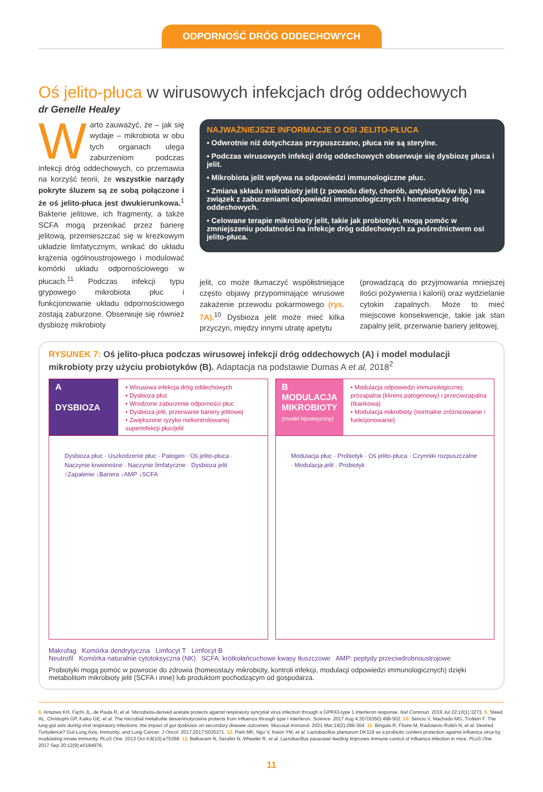ODPORNOŚĆ DRÓG ODDECHOWYCH
Oś jelito-płuca w wirusowych infekcjach dróg oddechowych
dr Genelle Healey
Warto zauważyć, że – jak się wydaje – mikrobiota w obu tych organach ulega zaburzeniom podczas infekcji dróg oddechowych, co przemawia na korzyść teorii, że wszystkie narządy pokryte śluzem są ze sobą połączone i że oś jelito-płuca jest dwukierunkowa.<sup>1</sup> Bakterie jelitowe, ich fragmenty, a także SCFA mogą przenikać przez barierę jelitową, przemieszczać się w krezkowym układzie limfatycznym, wnikać do układu krążenia ogólnoustrojowego i modulować komórki układu odpornościowego w płucach.<sup>11</sup> Podczas infekcji typu grypowego mikrobiota płuc i funkcjonowanie układu odpornościowego zostają zaburzone. Obserwuje się również dysbiozę mikrobioty
NAJWAŻNIEJSZE INFORMACJE O OSI JELITO-PŁUCA
• Odwrotnie niż dotychczas przypuszczano, płuca nie są sterylne.
• Podczas wirusowych infekcji dróg oddechowych obserwuje się dysbiozę płuca i jelit.
• Mikrobiota jelit wpływa na odpowiedzi immunologiczne płuc.
• Zmiana składu mikrobioty jelit (z powodu diety, chorób, antybiotyków itp.) ma związek z zaburzeniami odpowiedzi immunologicznych i homeostazy dróg oddechowych.
• Celowane terapie mikrobioty jelit, takie jak probiotyki, mogą pomóc w zmniejszeniu podatności na infekcje dróg oddechowych za pośrednictwem osi jelito-płuca.
jelit, co może tłumaczyć współistniejące często objawy przypominające wirusowe zakażenie przewodu pokarmowego (rys. 7A).<sup>10</sup> Dysbioza jelit może mieć kilka przyczyn, między innymi utratę apetytu
(prowadzącą do przyjmowania mniejszej ilości pożywienia i kalorii) oraz wydzielanie cytokin zapalnych. Może to mieć miejscowe konsekwencje, takie jak stan zapalny jelit, przerwanie bariery jelitowej,
RYSUNEK 7: Oś jelito-płuca podczas wirusowej infekcji dróg oddechowych (A) i model modulacji mikrobioty przy użyciu probiotyków (B). Adaptacja na podstawie Dumas A et al, 2018<sup>2</sup>
A
DYSBIOZA
• Wirusowa infekcja dróg oddechowych
• Dysbioza płuc
• Wrodzone zaburzenie odporności płuc
• Dysbioza jelit, przerwanie bariery jelitowej
• Zwiększone ryzyko niekontrolowanej superinfekcji płuc/jelit
Dysbioza płuc · Uszkodzenie płuc · Patogen · Oś jelito-płuca · Naczynie krwionośne · Naczynie limfatyczne · Dysbioza jelit ↑Zapalenie ↓Bariera ↓AMP ↓SCFA
B
MODULACJA MIKROBIOTY
(model hipotetyczny)
• Modulacja odpowiedzi immunologicznej: prozapalna (klirens patogenowy) i przeciwzapalna (tkankowa)
• Modulacja mikrobioty (normalne zróżnicowanie i funkcjonowanie)
Modulacja płuc · Probiotyk · Oś jelito-płuca · Czynniki rozpuszczalne · Modulacja jelit · Probiotyk
Makrofag Komórka dendrytyczna Limfocyt T Limfocyt B
Neutrofil Komórka naturalnie cytotoksyczna (NK) SCFA: krótkołańcuchowe kwasy tłuszczowe AMP: peptydy przeciwdrobnoustrojowe
Probiotyki mogą pomóc w powrocie do zdrowia (homeostazy mikrobioty, kontroli infekcji, modulacji odpowiedzi immunologicznych) dzięki metabolitom mikrobioty jelit (SCFA i inne) lub produktom pochodzącym od gospodarza.
8. Antunes KH, Fachi JL, de Paula R, et al. Microbiota-derived acetate protects against respiratory syncytial virus infection through a GPR43-type 1 interferon response. Nat Commun. 2019 Jul 22;10(1):3273. 9. Steed AL, Christophi GP, Kaiko GE, et al. The microbial metabolite desaminotyrosine protects from influenza through type I interferon. Science. 2017 Aug 4;357(6350):498-502. 10. Sencio V, Machado MG, Trottein F. The lung-gut axis during viral respiratory infections: the impact of gut dysbiosis on secondary disease outcomes. Mucosal Immunol. 2021 Mar;14(2):296-304. 11. Bingula R, Filaire M, Radosevic-Robin N, et al. Desired Turbulence? Gut-Lung Axis, Immunity, and Lung Cancer. J Oncol. 2017;2017:5035371. 12. Park MK, Ngo V, Kwon YM, et al. Lactobacillus plantarum DK119 as a probiotic confers protection against influenza virus by modulating innate immunity. PLoS One. 2013 Oct 4;8(10):e75368. 13. Belkacem N, Serafini N, Wheeler R, et al. Lactobacillus paracasei feeding improves immune control of influenza infection in mice. PLoS One. 2017 Sep 20;12(9):e0184976.
11